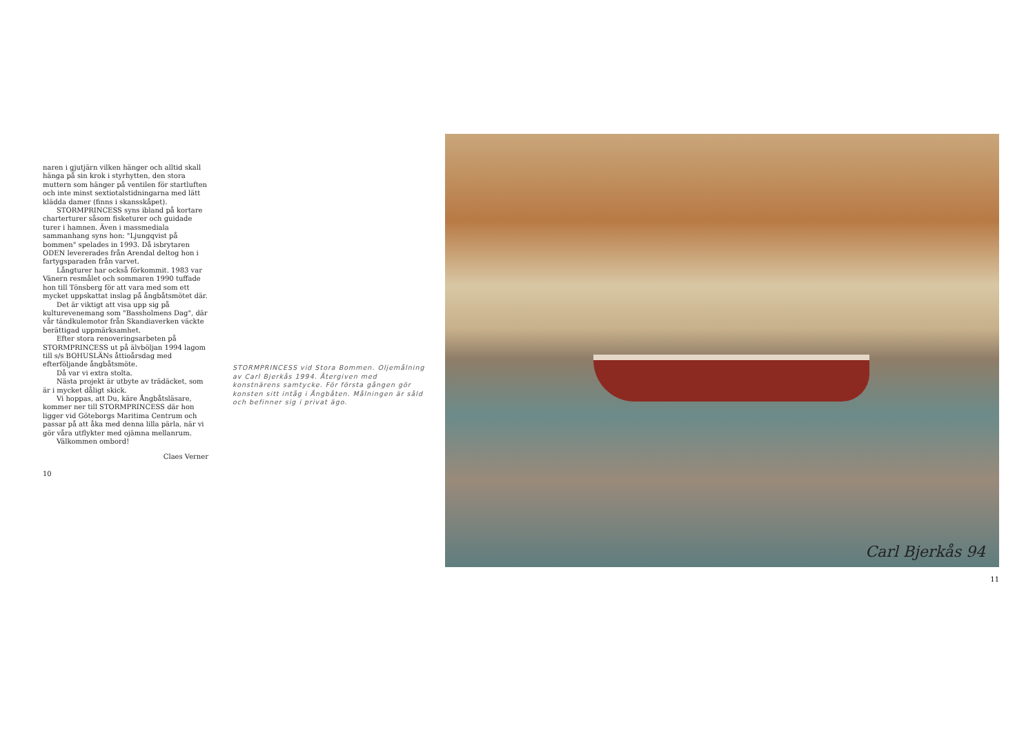naren i gjutjärn vilken hänger och alltid skall hänga på sin krok i styrhytten, den stora muttern som hänger på ventilen för startluften och inte minst sextiotalstidningarna med lätt klädda damer (finns i skansskåpet).
STORMPRINCESS syns ibland på kortare charterturer såsom fisketurer och guidade turer i hamnen. Även i massmediala sammanhang syns hon: "Ljungqvist på bommen" spelades in 1993. Då isbrytaren ODEN levererades från Arendal deltog hon i fartygsparaden från varvet.
Långturer har också förkommit. 1983 var Vänern resmålet och sommaren 1990 tuffade hon till Tönsberg för att vara med som ett mycket uppskattat inslag på ångbåtsmötet där.
Det är viktigt att visa upp sig på kulturevenemang som "Bassholmens Dag", där vår tändkulemotor från Skandiaverken väckte berättigad uppmärksamhet.
Efter stora renoveringsarbeten på STORMPRINCESS ut på älvböljan 1994 lagom till s/s BOHUSLÄNs åttioårsdag med efterföljande ångbåtsmöte.
Då var vi extra stolta.
Nästa projekt är utbyte av trädäcket, som är i mycket dåligt skick.
Vi hoppas, att Du, käre Ångbåtsläsare, kommer ner till STORMPRINCESS där hon ligger vid Göteborgs Maritima Centrum och passar på att åka med denna lilla pärla, när vi gör våra utflykter med ojämna mellanrum.
Välkommen ombord!
Claes Verner
10
STORMPRINCESS vid Stora Bommen. Oljemålning av Carl Bjerkås 1994. Återgiven med konstnärens samtycke. För första gången gör konsten sitt intåg i Ångbåten. Målningen är såld och befinner sig i privat ägo.
Carl Bjerkås 94
11